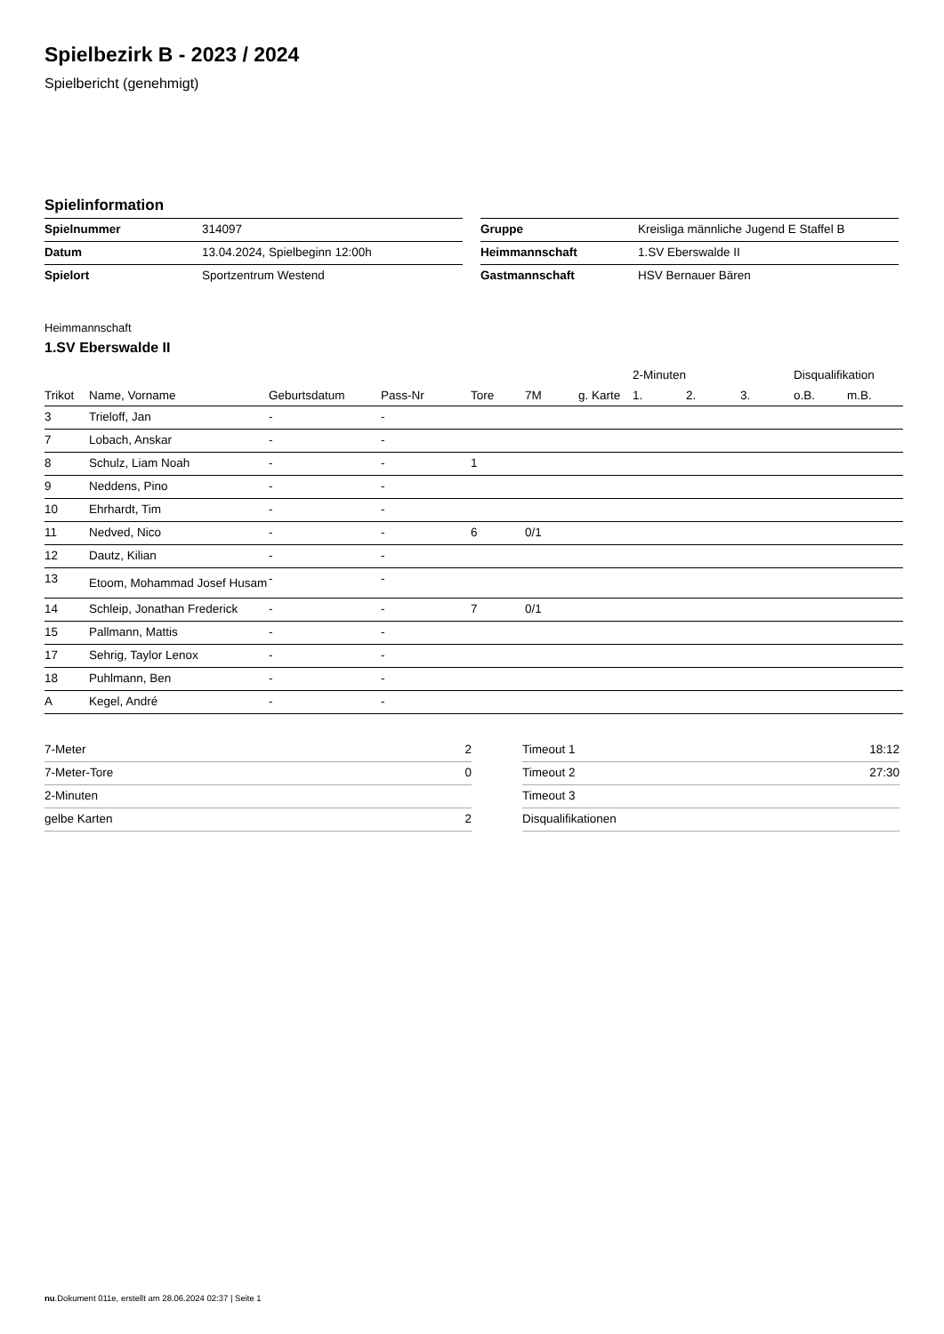Spielbezirk B - 2023 / 2024
Spielbericht (genehmigt)
Spielinformation
| Spielnummer | 314097 |
| Datum | 13.04.2024, Spielbeginn 12:00h |
| Spielort | Sportzentrum Westend |
| Gruppe | Kreisliga männliche Jugend E Staffel B |
| Heimmannschaft | 1.SV Eberswalde II |
| Gastmannschaft | HSV Bernauer Bären |
Heimmannschaft
1.SV Eberswalde II
| | | | | | | | 2-Minuten | | | Disqualifikation | |
| --- | --- | --- | --- | --- | --- | --- | --- | --- | --- | --- | --- |
| Trikot | Name, Vorname | Geburtsdatum | Pass-Nr | Tore | 7M | g. Karte | 1. | 2. | 3. | o.B. | m.B. |
| 3 | Trieloff, Jan | - | - | | | | | | | | |
| 7 | Lobach, Anskar | - | - | | | | | | | | |
| 8 | Schulz, Liam Noah | - | - | 1 | | | | | | | |
| 9 | Neddens, Pino | - | - | | | | | | | | |
| 10 | Ehrhardt, Tim | - | - | | | | | | | | |
| 11 | Nedved, Nico | - | - | 6 | 0/1 | | | | | | |
| 12 | Dautz, Kilian | - | - | | | | | | | | |
| 13 | Etoom, Mohammad Josef Husam | - | - | | | | | | | | |
| 14 | Schleip, Jonathan Frederick | - | - | 7 | 0/1 | | | | | | |
| 15 | Pallmann, Mattis | - | - | | | | | | | | |
| 17 | Sehrig, Taylor Lenox | - | - | | | | | | | | |
| 18 | Puhlmann, Ben | - | - | | | | | | | | |
| A | Kegel, André | - | - | | | | | | | | |
| 7-Meter | 2 |
| 7-Meter-Tore | 0 |
| 2-Minuten | |
| gelbe Karten | 2 |
| Timeout 1 | 18:12 |
| Timeout 2 | 27:30 |
| Timeout 3 | |
| Disqualifikationen | |
nu.Dokument 011e, erstellt am 28.06.2024 02:37 | Seite 1